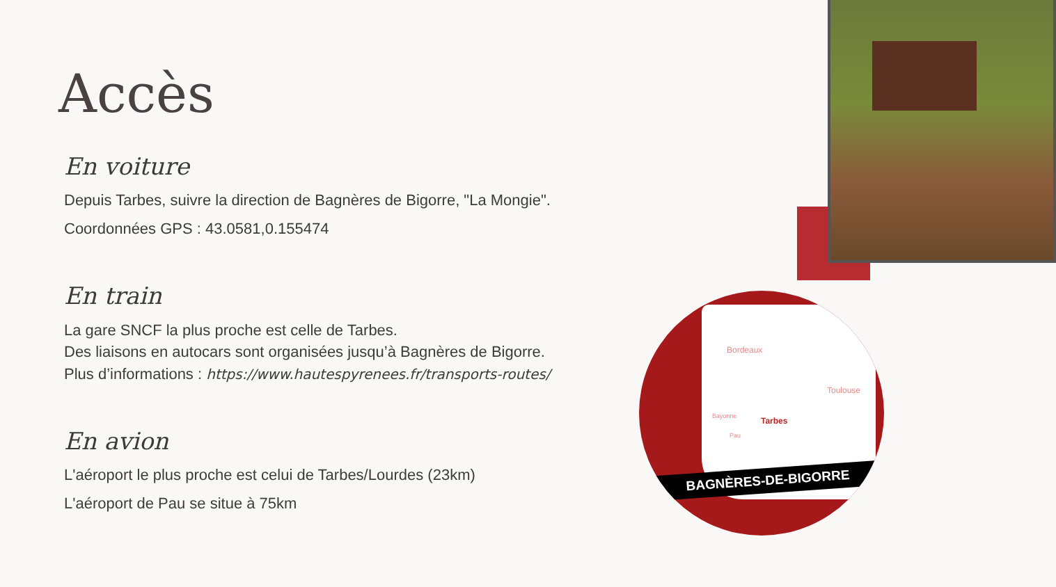Accès
En voiture
Depuis Tarbes, suivre la direction de Bagnères de Bigorre, "La Mongie".
Coordonnées GPS : 43.0581,0.155474
En train
La gare SNCF la plus proche est celle de Tarbes.
Des liaisons en autocars sont organisées jusqu’à Bagnères de Bigorre.
Plus d’informations : https://www.hautespyrenees.fr/transports-routes/
En avion
L'aéroport le plus proche est celui de Tarbes/Lourdes (23km)
L'aéroport de Pau se situe à 75km
Bordeaux
Toulouse
Bayonne Tarbes
Pau
BAGNÈRES-DE-BIGORRE